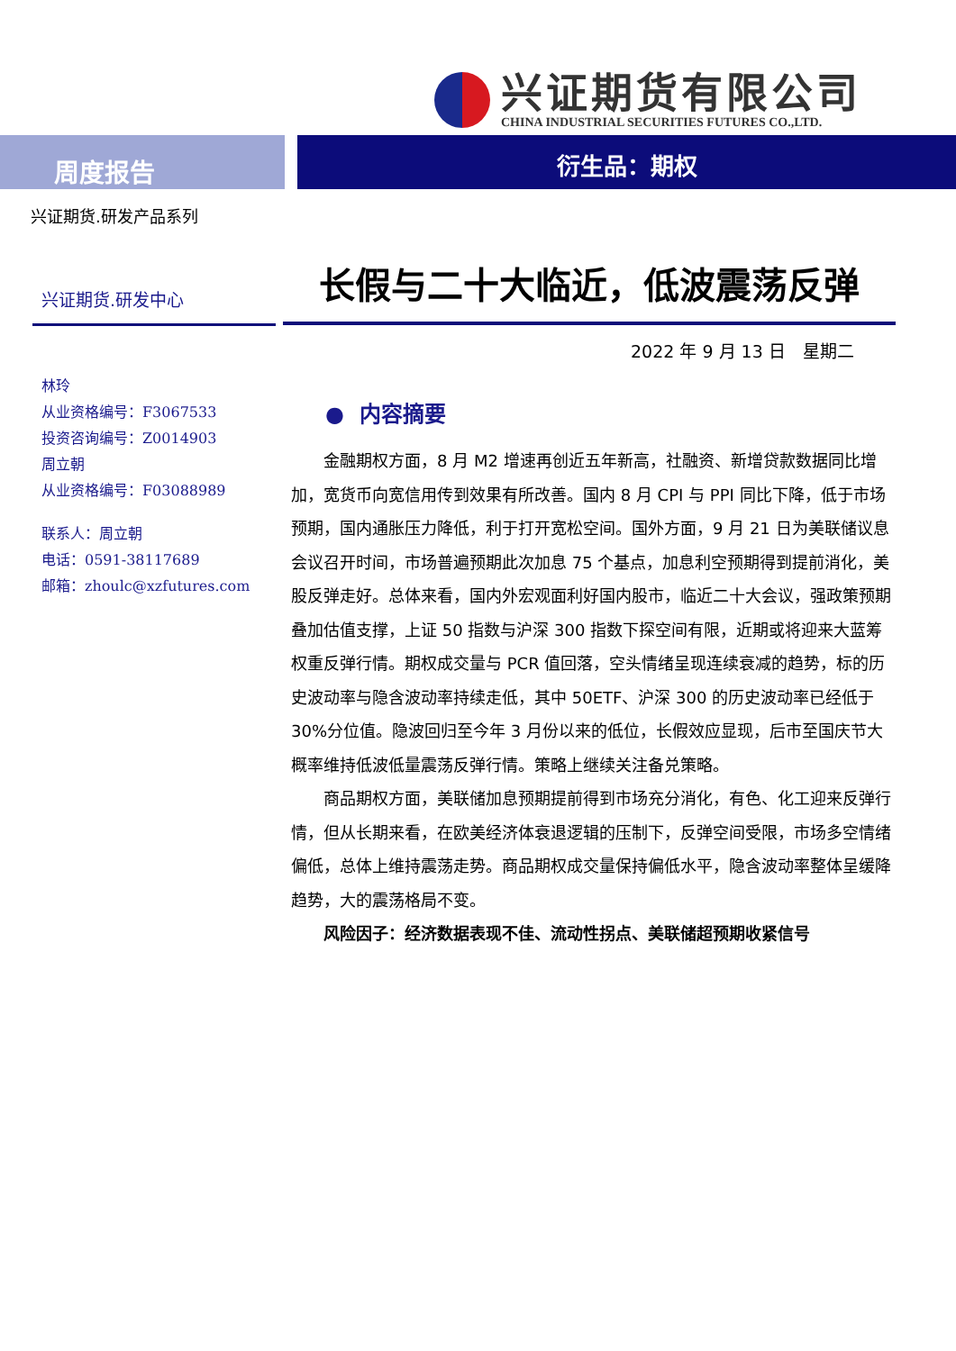兴证期货有限公司
CHINA INDUSTRIAL SECURITIES FUTURES CO.,LTD.
周度报告
衍生品：期权
兴证期货.研发产品系列
兴证期货.研发中心
林玲
从业资格编号：F3067533
投资咨询编号：Z0014903
周立朝
从业资格编号：F03088989
联系人：周立朝
电话：0591-38117689
邮箱：zhoulc@xzfutures.com
长假与二十大临近，低波震荡反弹
2022 年 9 月 13 日　星期二
● 内容摘要
金融期权方面，8 月 M2 增速再创近五年新高，社融资、新增贷款数据同比增加，宽货币向宽信用传到效果有所改善。国内 8 月 CPI 与 PPI 同比下降，低于市场预期，国内通胀压力降低，利于打开宽松空间。国外方面，9 月 21 日为美联储议息会议召开时间，市场普遍预期此次加息 75 个基点，加息利空预期得到提前消化，美股反弹走好。总体来看，国内外宏观面利好国内股市，临近二十大会议，强政策预期叠加估值支撑，上证 50 指数与沪深 300 指数下探空间有限，近期或将迎来大蓝筹权重反弹行情。期权成交量与 PCR 值回落，空头情绪呈现连续衰减的趋势，标的历史波动率与隐含波动率持续走低，其中 50ETF、沪深 300 的历史波动率已经低于 30%分位值。隐波回归至今年 3 月份以来的低位，长假效应显现，后市至国庆节大概率维持低波低量震荡反弹行情。策略上继续关注备兑策略。
商品期权方面，美联储加息预期提前得到市场充分消化，有色、化工迎来反弹行情，但从长期来看，在欧美经济体衰退逻辑的压制下，反弹空间受限，市场多空情绪偏低，总体上维持震荡走势。商品期权成交量保持偏低水平，隐含波动率整体呈缓降趋势，大的震荡格局不变。
风险因子：经济数据表现不佳、流动性拐点、美联储超预期收紧信号